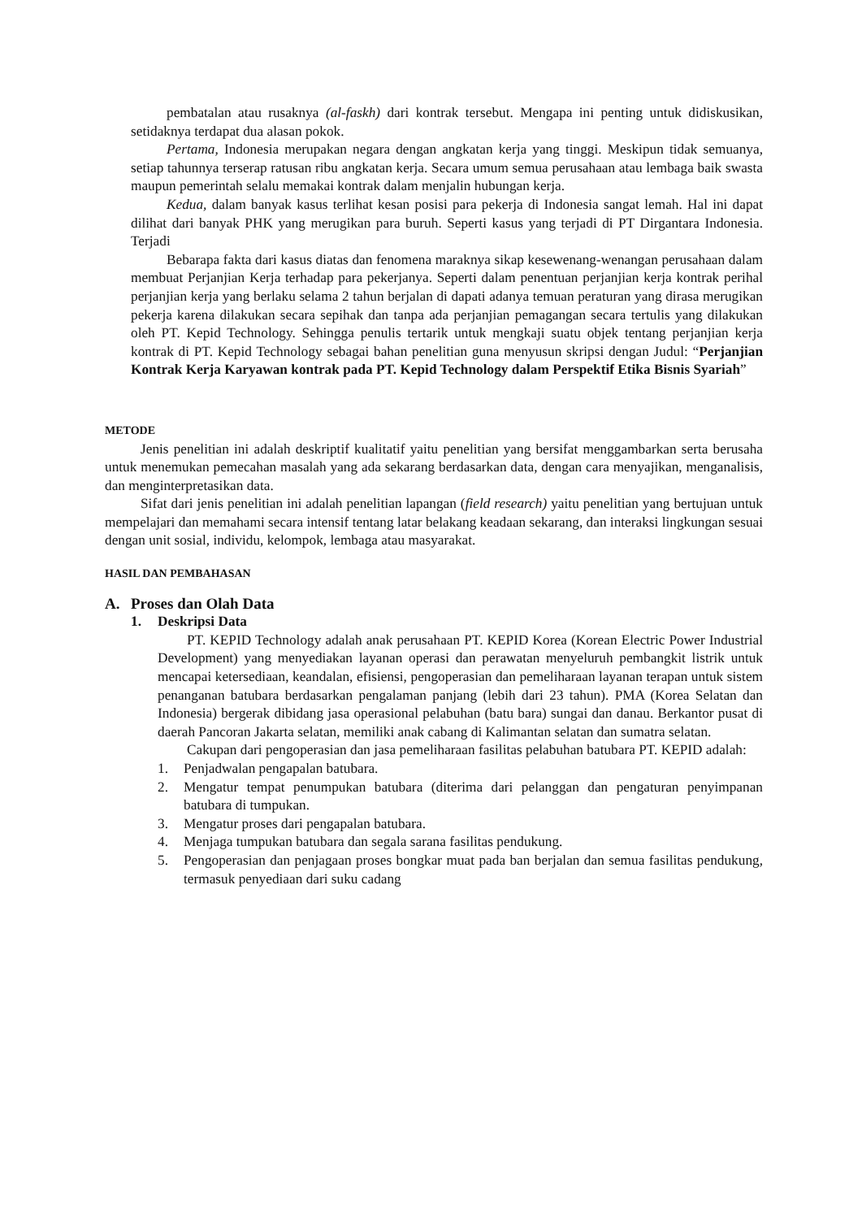pembatalan atau rusaknya (al-faskh) dari kontrak tersebut. Mengapa ini penting untuk didiskusikan, setidaknya terdapat dua alasan pokok.
Pertama, Indonesia merupakan negara dengan angkatan kerja yang tinggi. Meskipun tidak semuanya, setiap tahunnya terserap ratusan ribu angkatan kerja. Secara umum semua perusahaan atau lembaga baik swasta maupun pemerintah selalu memakai kontrak dalam menjalin hubungan kerja.
Kedua, dalam banyak kasus terlihat kesan posisi para pekerja di Indonesia sangat lemah. Hal ini dapat dilihat dari banyak PHK yang merugikan para buruh. Seperti kasus yang terjadi di PT Dirgantara Indonesia. Terjadi
Bebarapa fakta dari kasus diatas dan fenomena maraknya sikap kesewenang-wenangan perusahaan dalam membuat Perjanjian Kerja terhadap para pekerjanya. Seperti dalam penentuan perjanjian kerja kontrak perihal perjanjian kerja yang berlaku selama 2 tahun berjalan di dapati adanya temuan peraturan yang dirasa merugikan pekerja karena dilakukan secara sepihak dan tanpa ada perjanjian pemagangan secara tertulis yang dilakukan oleh PT. Kepid Technology. Sehingga penulis tertarik untuk mengkaji suatu objek tentang perjanjian kerja kontrak di PT. Kepid Technology sebagai bahan penelitian guna menyusun skripsi dengan Judul: “Perjanjian Kontrak Kerja Karyawan kontrak pada PT. Kepid Technology dalam Perspektif Etika Bisnis Syariah”
METODE
Jenis penelitian ini adalah deskriptif kualitatif yaitu penelitian yang bersifat menggambarkan serta berusaha untuk menemukan pemecahan masalah yang ada sekarang berdasarkan data, dengan cara menyajikan, menganalisis, dan menginterpretasikan data.
Sifat dari jenis penelitian ini adalah penelitian lapangan (field research) yaitu penelitian yang bertujuan untuk mempelajari dan memahami secara intensif tentang latar belakang keadaan sekarang, dan interaksi lingkungan sesuai dengan unit sosial, individu, kelompok, lembaga atau masyarakat.
HASIL DAN PEMBAHASAN
A. Proses dan Olah Data
1. Deskripsi Data
PT. KEPID Technology adalah anak perusahaan PT. KEPID Korea (Korean Electric Power Industrial Development) yang menyediakan layanan operasi dan perawatan menyeluruh pembangkit listrik untuk mencapai ketersediaan, keandalan, efisiensi, pengoperasian dan pemeliharaan layanan terapan untuk sistem penanganan batubara berdasarkan pengalaman panjang (lebih dari 23 tahun). PMA (Korea Selatan dan Indonesia) bergerak dibidang jasa operasional pelabuhan (batu bara) sungai dan danau. Berkantor pusat di daerah Pancoran Jakarta selatan, memiliki anak cabang di Kalimantan selatan dan sumatra selatan.
Cakupan dari pengoperasian dan jasa pemeliharaan fasilitas pelabuhan batubara PT. KEPID adalah:
1. Penjadwalan pengapalan batubara.
2. Mengatur tempat penumpukan batubara (diterima dari pelanggan dan pengaturan penyimpanan batubara di tumpukan.
3. Mengatur proses dari pengapalan batubara.
4. Menjaga tumpukan batubara dan segala sarana fasilitas pendukung.
5. Pengoperasian dan penjagaan proses bongkar muat pada ban berjalan dan semua fasilitas pendukung, termasuk penyediaan dari suku cadang